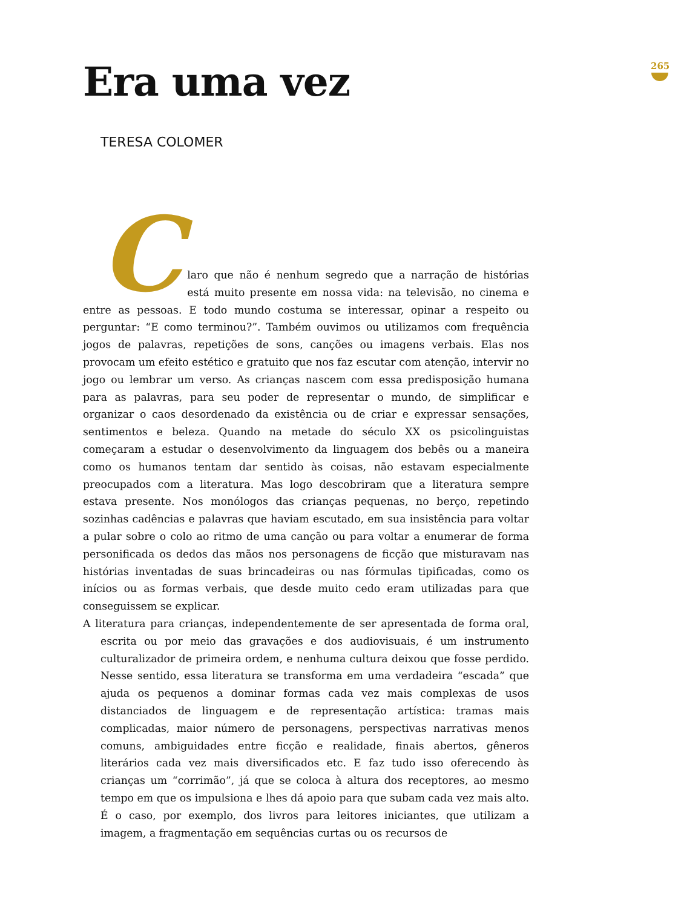265
Era uma vez
TERESA COLOMER
C laro que não é nenhum segredo que a narração de histórias está muito presente em nossa vida: na televisão, no cinema e entre as pessoas. E todo mundo costuma se interessar, opinar a respeito ou perguntar: “E como terminou?”. Também ouvimos ou utilizamos com frequência jogos de palavras, repetições de sons, canções ou imagens verbais. Elas nos provocam um efeito estético e gratuito que nos faz escutar com atenção, intervir no jogo ou lembrar um verso. As crianças nascem com essa predisposição humana para as palavras, para seu poder de representar o mundo, de simplificar e organizar o caos desordenado da existência ou de criar e expressar sensações, sentimentos e beleza. Quando na metade do século XX os psicolinguistas começaram a estudar o desenvolvimento da linguagem dos bebês ou a maneira como os humanos tentam dar sentido às coisas, não estavam especialmente preocupados com a literatura. Mas logo descobriram que a literatura sempre estava presente. Nos monólogos das crianças pequenas, no berço, repetindo sozinhas cadências e palavras que haviam escutado, em sua insistência para voltar a pular sobre o colo ao ritmo de uma canção ou para voltar a enumerar de forma personificada os dedos das mãos nos personagens de ficção que misturavam nas histórias inventadas de suas brincadeiras ou nas fórmulas tipificadas, como os inícios ou as formas verbais, que desde muito cedo eram utilizadas para que conseguissem se explicar.
A literatura para crianças, independentemente de ser apresentada de forma oral, escrita ou por meio das gravações e dos audiovisuais, é um instrumento culturalizador de primeira ordem, e nenhuma cultura deixou que fosse perdido. Nesse sentido, essa literatura se transforma em uma verdadeira “escada” que ajuda os pequenos a dominar formas cada vez mais complexas de usos distanciados de linguagem e de representação artística: tramas mais complicadas, maior número de personagens, perspectivas narrativas menos comuns, ambiguidades entre ficção e realidade, finais abertos, gêneros literários cada vez mais diversificados etc. E faz tudo isso oferecendo às crianças um “corrimão”, já que se coloca à altura dos receptores, ao mesmo tempo em que os impulsiona e lhes dá apoio para que subam cada vez mais alto. É o caso, por exemplo, dos livros para leitores iniciantes, que utilizam a imagem, a fragmentação em sequências curtas ou os recursos de